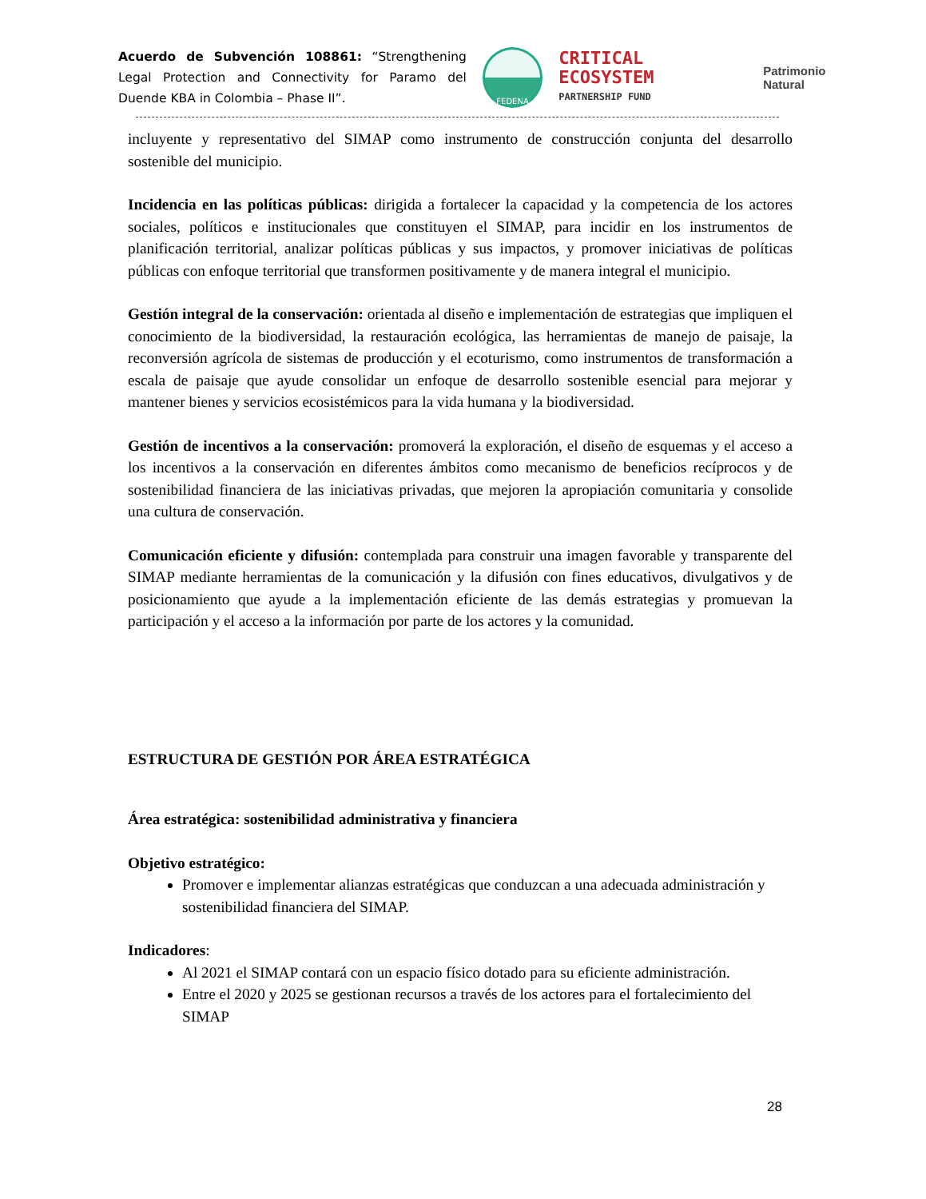Acuerdo de Subvención 108861: “Strengthening Legal Protection and Connectivity for Paramo del Duende KBA in Colombia – Phase II”.
FEDENA
CRITICAL ECOSYSTEM
PARTNERSHIP FUND
Patrimonio Natural
incluyente y representativo del SIMAP como instrumento de construcción conjunta del desarrollo sostenible del municipio.
Incidencia en las políticas públicas: dirigida a fortalecer la capacidad y la competencia de los actores sociales, políticos e institucionales que constituyen el SIMAP, para incidir en los instrumentos de planificación territorial, analizar políticas públicas y sus impactos, y promover iniciativas de políticas públicas con enfoque territorial que transformen positivamente y de manera integral el municipio.
Gestión integral de la conservación: orientada al diseño e implementación de estrategias que impliquen el conocimiento de la biodiversidad, la restauración ecológica, las herramientas de manejo de paisaje, la reconversión agrícola de sistemas de producción y el ecoturismo, como instrumentos de transformación a escala de paisaje que ayude consolidar un enfoque de desarrollo sostenible esencial para mejorar y mantener bienes y servicios ecosistémicos para la vida humana y la biodiversidad.
Gestión de incentivos a la conservación: promoverá la exploración, el diseño de esquemas y el acceso a los incentivos a la conservación en diferentes ámbitos como mecanismo de beneficios recíprocos y de sostenibilidad financiera de las iniciativas privadas, que mejoren la apropiación comunitaria y consolide una cultura de conservación.
Comunicación eficiente y difusión: contemplada para construir una imagen favorable y transparente del SIMAP mediante herramientas de la comunicación y la difusión con fines educativos, divulgativos y de posicionamiento que ayude a la implementación eficiente de las demás estrategias y promuevan la participación y el acceso a la información por parte de los actores y la comunidad.
ESTRUCTURA DE GESTIÓN POR ÁREA ESTRATÉGICA
Área estratégica: sostenibilidad administrativa y financiera
Objetivo estratégico:
Promover e implementar alianzas estratégicas que conduzcan a una adecuada administración y sostenibilidad financiera del SIMAP.
Indicadores:
Al 2021 el SIMAP contará con un espacio físico dotado para su eficiente administración.
Entre el 2020 y 2025 se gestionan recursos a través de los actores para el fortalecimiento del SIMAP
28